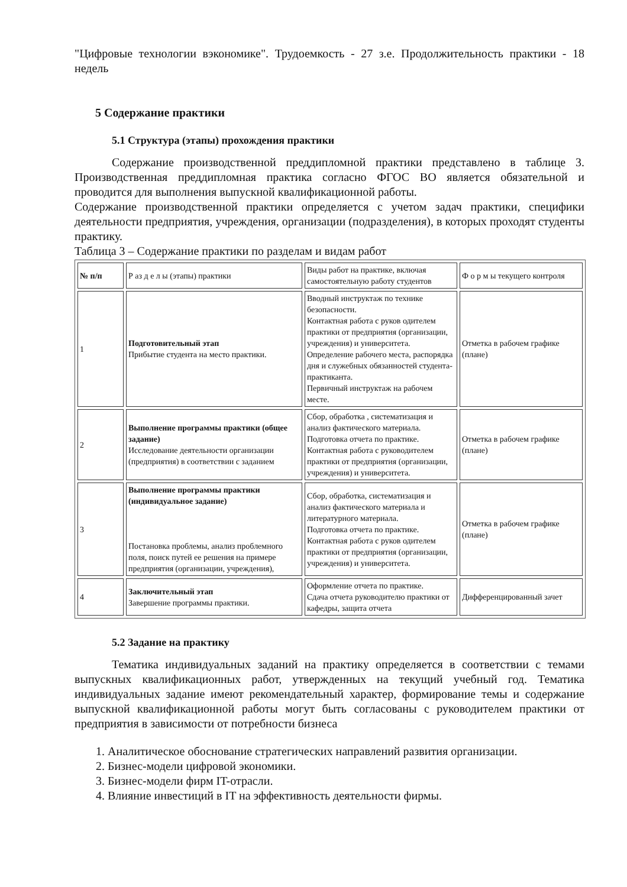"Цифровые технологии вэкономике". Трудоемкость - 27 з.е. Продолжительность практики - 18 недель
5 Содержание практики
5.1 Структура (этапы) прохождения практики
Содержание производственной преддипломной практики представлено в таблице 3. Производственная преддипломная практика согласно ФГОС ВО является обязательной и проводится для выполнения выпускной квалификационной работы.
Содержание производственной практики определяется с учетом задач практики, специфики деятельности предприятия, учреждения, организации (подразделения), в которых проходят студенты практику.
Таблица 3 – Содержание практики по разделам и видам работ
| № п/п | Р аз д е л ы (этапы) практики | Виды работ на практике, включая самостоятельную работу студентов | Ф о р м ы текущего контроля |
| 1 | Подготовительный этап Прибытие студента на место практики. | Вводный инструктаж по технике безопасности. Контактная работа с руков одителем практики от предприятия (организации, учреждения) и университета. Определение рабочего места, распорядка дня и служебных обязанностей студента-практиканта. Первичный инструктаж на рабочем месте. | Отметка в рабочем графике (плане) |
| 2 | Выполнение программы практики (общее задание) Исследование деятельности организации (предприятия) в соответствии с заданием | Сбор, обработка , систематизация и анализ фактического материала. Подготовка отчета по практике. Контактная работа с руководителем практики от предприятия (организации, учреждения) и университета. | Отметка в рабочем графике (плане) |
| 3 | Выполнение программы практики (индивидуальное задание) Постановка проблемы, анализ проблемного поля, поиск путей ее решения на примере предприятия (организации, учреждения), | Сбор, обработка, систематизация и анализ фактического материала и литературного материала. Подготовка отчета по практике. Контактная работа с руков одителем практики от предприятия (организации, учреждения) и университета. | Отметка в рабочем графике (плане) |
| 4 | Заключительный этап Завершение программы практики. | Оформление отчета по практике. Сдача отчета руководителю практики от кафедры, защита отчета | Дифференцированный зачет |
5.2 Задание на практику
Тематика индивидуальных заданий на практику определяется в соответствии с темами выпускных квалификационных работ, утвержденных на текущий учебный год. Тематика индивидуальных задание имеют рекомендательный характер, формирование темы и содержание выпускной квалификационной работы могут быть согласованы с руководителем практики от предприятия в зависимости от потребности бизнеса
1. Аналитическое обоснование стратегических направлений развития организации.
2. Бизнес-модели цифровой экономики.
3. Бизнес-модели фирм IT-отрасли.
4. Влияние инвестиций в IT на эффективность деятельности фирмы.